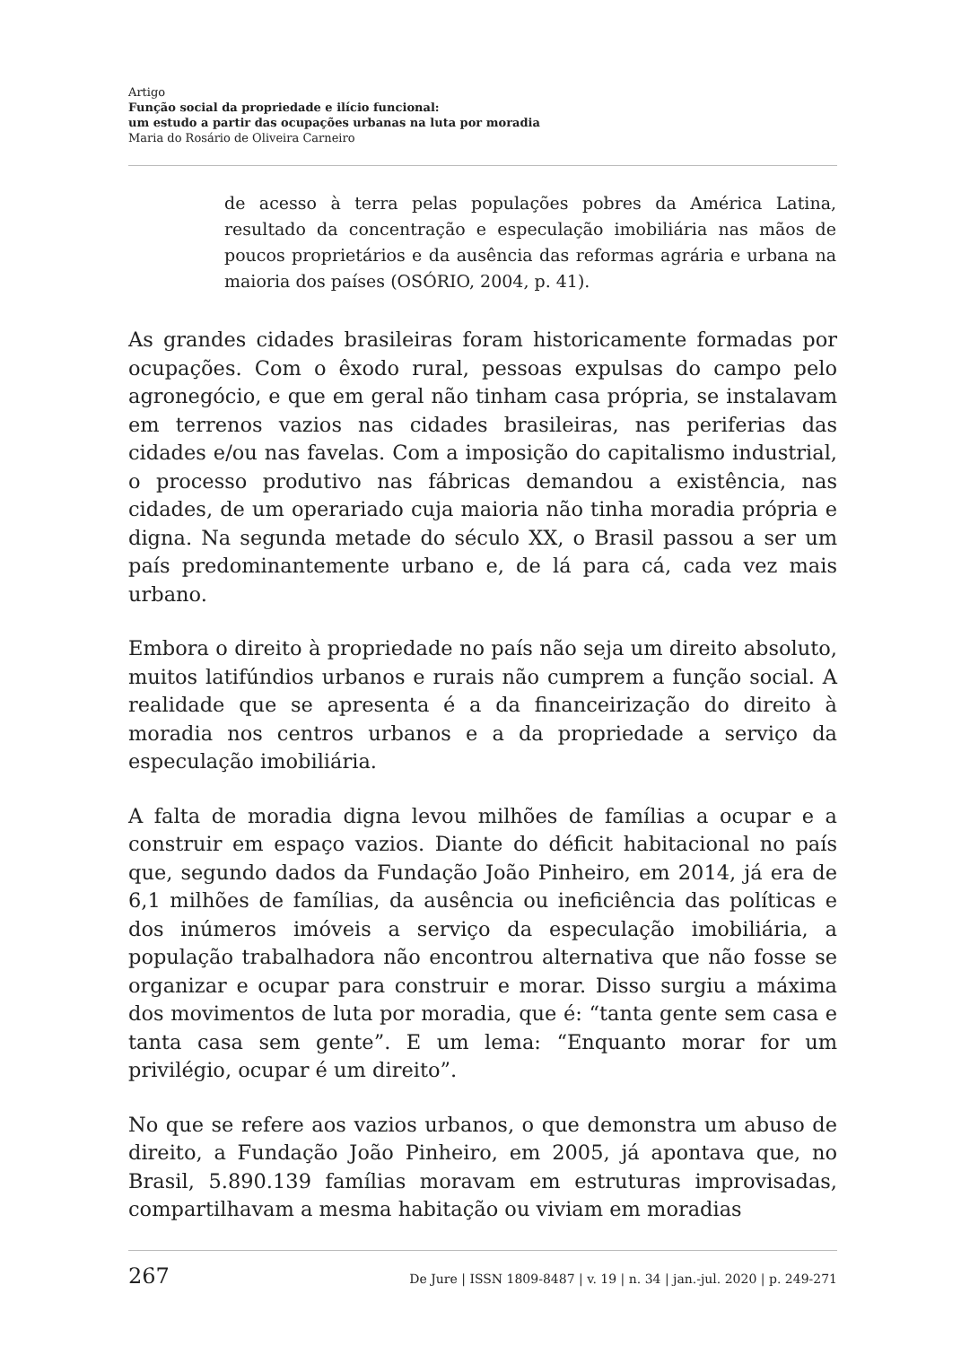Artigo
Função social da propriedade e ilício funcional:
um estudo a partir das ocupações urbanas na luta por moradia
Maria do Rosário de Oliveira Carneiro
de acesso à terra pelas populações pobres da América Latina, resultado da concentração e especulação imobiliária nas mãos de poucos proprietários e da ausência das reformas agrária e urbana na maioria dos países (OSÓRIO, 2004, p. 41).
As grandes cidades brasileiras foram historicamente formadas por ocupações. Com o êxodo rural, pessoas expulsas do campo pelo agronegócio, e que em geral não tinham casa própria, se instalavam em terrenos vazios nas cidades brasileiras, nas periferias das cidades e/ou nas favelas. Com a imposição do capitalismo industrial, o processo produtivo nas fábricas demandou a existência, nas cidades, de um operariado cuja maioria não tinha moradia própria e digna. Na segunda metade do século XX, o Brasil passou a ser um país predominantemente urbano e, de lá para cá, cada vez mais urbano.
Embora o direito à propriedade no país não seja um direito absoluto, muitos latifúndios urbanos e rurais não cumprem a função social. A realidade que se apresenta é a da financeirização do direito à moradia nos centros urbanos e a da propriedade a serviço da especulação imobiliária.
A falta de moradia digna levou milhões de famílias a ocupar e a construir em espaço vazios. Diante do déficit habitacional no país que, segundo dados da Fundação João Pinheiro, em 2014, já era de 6,1 milhões de famílias, da ausência ou ineficiência das políticas e dos inúmeros imóveis a serviço da especulação imobiliária, a população trabalhadora não encontrou alternativa que não fosse se organizar e ocupar para construir e morar. Disso surgiu a máxima dos movimentos de luta por moradia, que é: “tanta gente sem casa e tanta casa sem gente”. E um lema: “Enquanto morar for um privilégio, ocupar é um direito”.
No que se refere aos vazios urbanos, o que demonstra um abuso de direito, a Fundação João Pinheiro, em 2005, já apontava que, no Brasil, 5.890.139 famílias moravam em estruturas improvisadas, compartilhavam a mesma habitação ou viviam em moradias
267 De Jure | ISSN 1809-8487 | v. 19 | n. 34 | jan.-jul. 2020 | p. 249-271